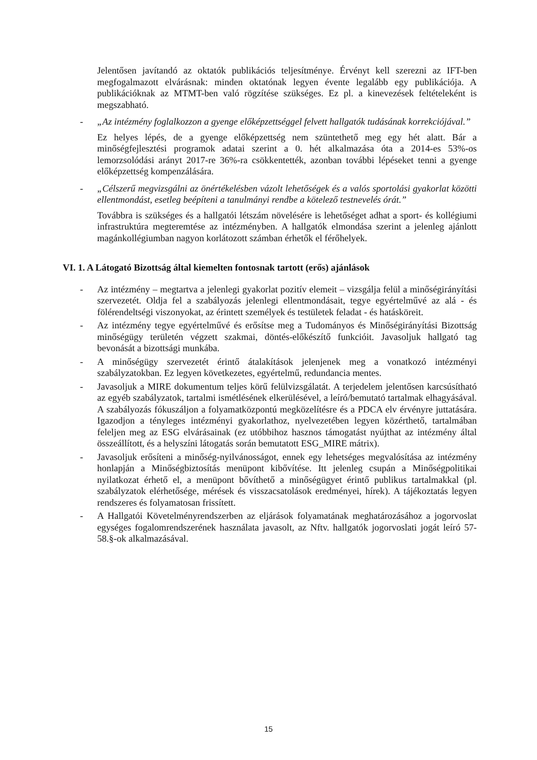Jelentősen javítandó az oktatók publikációs teljesítménye. Érvényt kell szerezni az IFT-ben megfogalmazott elvárásnak: minden oktatónak legyen évente legalább egy publikációja. A publikációknak az MTMT-ben való rögzítése szükséges. Ez pl. a kinevezések feltételeként is megszabható.
- „Az intézmény foglalkozzon a gyenge előképzettséggel felvett hallgatók tudásának korrekciójával.”
Ez helyes lépés, de a gyenge előképzettség nem szüntethető meg egy hét alatt. Bár a minőségfejlesztési programok adatai szerint a 0. hét alkalmazása óta a 2014-es 53%-os lemorzsolódási arányt 2017-re 36%-ra csökkentették, azonban további lépéseket tenni a gyenge előképzettség kompenzálására.
- „Célszerű megvizsgálni az önértékelésben vázolt lehetőségek és a valós sportolási gyakorlat közötti ellentmondást, esetleg beépíteni a tanulmányi rendbe a kötelező testnevelés órát.”
Továbbra is szükséges és a hallgatói létszám növelésére is lehetőséget adhat a sport- és kollégiumi infrastruktúra megteremtése az intézményben. A hallgatók elmondása szerint a jelenleg ajánlott magánkollégiumban nagyon korlátozott számban érhetők el férőhelyek.
VI. 1. A Látogató Bizottság által kiemelten fontosnak tartott (erős) ajánlások
- Az intézmény – megtartva a jelenlegi gyakorlat pozitív elemeit – vizsgálja felül a minőségirányítási szervezetét. Oldja fel a szabályozás jelenlegi ellentmondásait, tegye egyértelművé az alá - és fölérendeltségi viszonyokat, az érintett személyek és testületek feladat - és hatásköreit.
- Az intézmény tegye egyértelművé és erősítse meg a Tudományos és Minőségirányítási Bizottság minőségügy területén végzett szakmai, döntés-előkészítő funkcióit. Javasoljuk hallgató tag bevonását a bizottsági munkába.
- A minőségügy szervezetét érintő átalakítások jelenjenek meg a vonatkozó intézményi szabályzatokban. Ez legyen következetes, egyértelmű, redundancia mentes.
- Javasoljuk a MIRE dokumentum teljes körű felülvizsgálatát. A terjedelem jelentősen karcsúsítható az egyéb szabályzatok, tartalmi ismétlésének elkerülésével, a leíró/bemutató tartalmak elhagyásával. A szabályozás fókuszáljon a folyamatközpontú megközelítésre és a PDCA elv érvényre juttatására. Igazodjon a tényleges intézményi gyakorlathoz, nyelvezetében legyen közérthető, tartalmában feleljen meg az ESG elvárásainak (ez utóbbihoz hasznos támogatást nyújthat az intézmény által összeállított, és a helyszíni látogatás során bemutatott ESG_MIRE mátrix).
- Javasoljuk erősíteni a minőség-nyilvánosságot, ennek egy lehetséges megvalósítása az intézmény honlapján a Minőségbiztosítás menüpont kibővítése. Itt jelenleg csupán a Minőségpolitikai nyilatkozat érhető el, a menüpont bővíthető a minőségügyet érintő publikus tartalmakkal (pl. szabályzatok elérhetősége, mérések és visszacsatolások eredményei, hírek). A tájékoztatás legyen rendszeres és folyamatosan frissített.
- A Hallgatói Követelményrendszerben az eljárások folyamatának meghatározásához a jogorvoslat egységes fogalomrendszerének használata javasolt, az Nftv. hallgatók jogorvoslati jogát leíró 57-58.§-ok alkalmazásával.
15